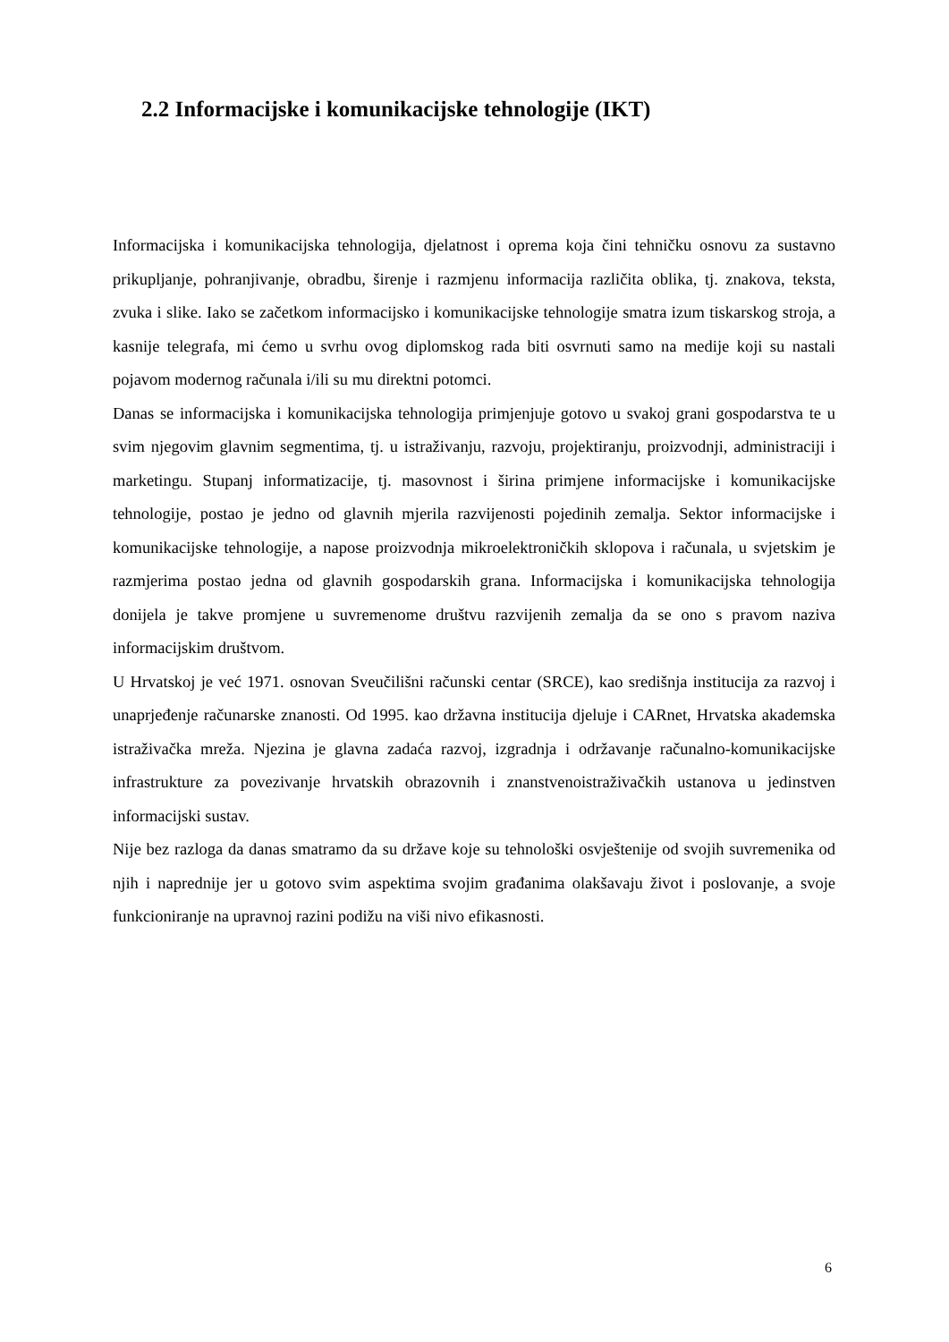2.2 Informacijske i komunikacijske tehnologije (IKT)
Informacijska i komunikacijska tehnologija, djelatnost i oprema koja čini tehničku osnovu za sustavno prikupljanje, pohranjivanje, obradbu, širenje i razmjenu informacija različita oblika, tj. znakova, teksta, zvuka i slike. Iako se začetkom informacijsko i komunikacijske tehnologije smatra izum tiskarskog stroja, a kasnije telegrafa, mi ćemo u svrhu ovog diplomskog rada biti osvrnuti samo na medije koji su nastali pojavom modernog računala i/ili su mu direktni potomci.
Danas se informacijska i komunikacijska tehnologija primjenjuje gotovo u svakoj grani gospodarstva te u svim njegovim glavnim segmentima, tj. u istraživanju, razvoju, projektiranju, proizvodnji, administraciji i marketingu. Stupanj informatizacije, tj. masovnost i širina primjene informacijske i komunikacijske tehnologije, postao je jedno od glavnih mjerila razvijenosti pojedinih zemalja. Sektor informacijske i komunikacijske tehnologije, a napose proizvodnja mikroelektroničkih sklopova i računala, u svjetskim je razmjerima postao jedna od glavnih gospodarskih grana. Informacijska i komunikacijska tehnologija donijela je takve promjene u suvremenome društvu razvijenih zemalja da se ono s pravom naziva informacijskim društvom.
U Hrvatskoj je već 1971. osnovan Sveučilišni računski centar (SRCE), kao središnja institucija za razvoj i unaprjeđenje računarske znanosti. Od 1995. kao državna institucija djeluje i CARnet, Hrvatska akademska istraživačka mreža. Njezina je glavna zadaća razvoj, izgradnja i održavanje računalno-komunikacijske infrastrukture za povezivanje hrvatskih obrazovnih i znanstvenoistraživačkih ustanova u jedinstven informacijski sustav.
Nije bez razloga da danas smatramo da su države koje su tehnološki osvještenije od svojih suvremenika od njih i naprednije jer u gotovo svim aspektima svojim građanima olakšavaju život i poslovanje, a svoje funkcioniranje na upravnoj razini podižu na viši nivo efikasnosti.
6